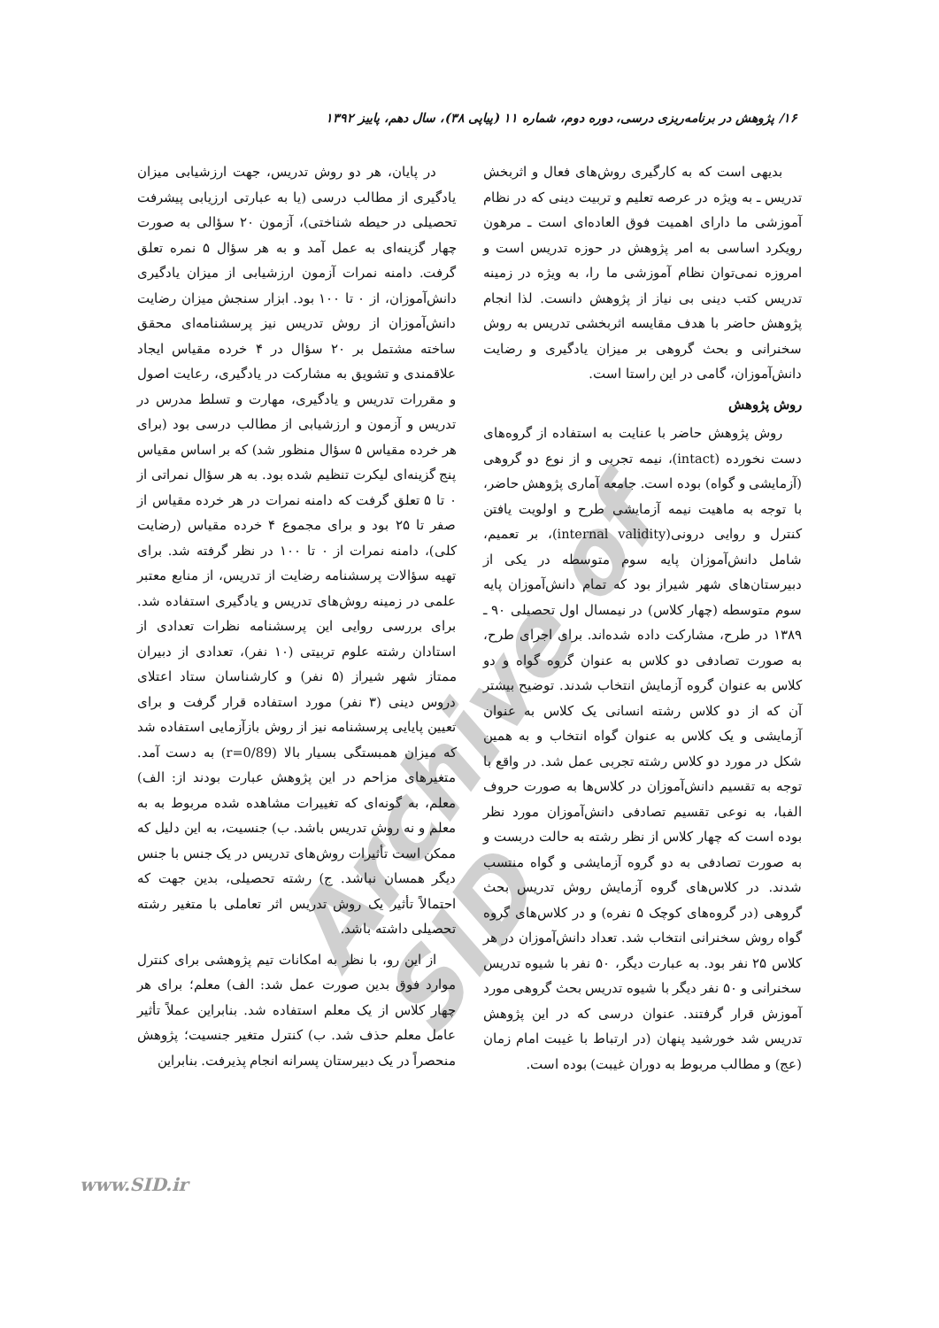۱۶/ پژوهش در برنامه‌ریزی درسی، دوره دوم، شماره ۱۱ (پیاپی ۳۸)، سال دهم، پاییز ۱۳۹۲
Archive of SID
بدیهی است که به کارگیری روش‌های فعال و اثربخش تدریس ـ به ویژه در عرصه تعلیم و تربیت دینی که در نظام آموزشی ما دارای اهمیت فوق العاده‌ای است ـ مرهون رویکرد اساسی به امر پژوهش در حوزه تدریس است و امروزه نمی‌توان نظام آموزشی ما را، به ویژه در زمینه تدریس کتب دینی بی نیاز از پژوهش دانست. لذا انجام پژوهش حاضر با هدف مقایسه اثربخشی تدریس به روش سخنرانی و بحث گروهی بر میزان یادگیری و رضایت دانش‌آموزان، گامی در این راستا است.
روش پژوهش
روش پژوهش حاضر با عنایت به استفاده از گروه‌های دست نخورده (intact)، نیمه تجربی و از نوع دو گروهی (آزمایشی و گواه) بوده است. جامعه آماری پژوهش حاضر، با توجه به ماهیت نیمه آزمایشی طرح و اولویت یافتن کنترل و روایی درونی(internal validity)، بر تعمیم، شامل دانش‌آموزان پایه سوم متوسطه در یکی از دبیرستان‌های شهر شیراز بود که تمام دانش‌آموزان پایه سوم متوسطه (چهار کلاس) در نیمسال اول تحصیلی ۹۰ ـ ۱۳۸۹ در طرح، مشارکت داده شده‌اند. برای اجرای طرح، به صورت تصادفی دو کلاس به عنوان گروه گواه و دو کلاس به عنوان گروه آزمایش انتخاب شدند. توضیح بیشتر آن که از دو کلاس رشته انسانی یک کلاس به عنوان آزمایشی و یک کلاس به عنوان گواه انتخاب و به همین شکل در مورد دو کلاس رشته تجربی عمل شد. در واقع با توجه به تقسیم دانش‌آموزان در کلاس‌ها به صورت حروف الفبا، به نوعی تقسیم تصادفی دانش‌آموزان مورد نظر بوده است که چهار کلاس از نظر رشته به حالت دربست و به صورت تصادفی به دو گروه آزمایشی و گواه منتسب شدند. در کلاس‌های گروه آزمایش روش تدریس بحث گروهی (در گروه‌های کوچک ۵ نفره) و در کلاس‌های گروه گواه روش سخنرانی انتخاب شد. تعداد دانش‌آموزان در هر کلاس ۲۵ نفر بود. به عبارت دیگر، ۵۰ نفر با شیوه تدریس سخنرانی و ۵۰ نفر دیگر با شیوه تدریس بحث گروهی مورد آموزش قرار گرفتند. عنوان درسی که در این پژوهش تدریس شد خورشید پنهان (در ارتباط با غیبت امام زمان (عج) و مطالب مربوط به دوران غیبت) بوده است.
در پایان، هر دو روش تدریس، جهت ارزشیابی میزان یادگیری از مطالب درسی (یا به عبارتی ارزیابی پیشرفت تحصیلی در حیطه شناختی)، آزمون ۲۰ سؤالی به صورت چهار گزینه‌ای به عمل آمد و به هر سؤال ۵ نمره تعلق گرفت. دامنه نمرات آزمون ارزشیابی از میزان یادگیری دانش‌آموزان، از ۰ تا ۱۰۰ بود. ابزار سنجش میزان رضایت دانش‌آموزان از روش تدریس نیز پرسشنامه‌ای محقق ساخته مشتمل بر ۲۰ سؤال در ۴ خرده مقیاس ایجاد علاقمندی و تشویق به مشارکت در یادگیری، رعایت اصول و مقررات تدریس و یادگیری، مهارت و تسلط مدرس در تدریس و آزمون و ارزشیابی از مطالب درسی بود (برای هر خرده مقیاس ۵ سؤال منظور شد) که بر اساس مقیاس پنج گزینه‌ای لیکرت تنظیم شده بود. به هر سؤال نمراتی از ۰ تا ۵ تعلق گرفت که دامنه نمرات در هر خرده مقیاس از صفر تا ۲۵ بود و برای مجموع ۴ خرده مقیاس (رضایت کلی)، دامنه نمرات از ۰ تا ۱۰۰ در نظر گرفته شد. برای تهیه سؤالات پرسشنامه رضایت از تدریس، از منابع معتبر علمی در زمینه روش‌های تدریس و یادگیری استفاده شد. برای بررسی روایی این پرسشنامه نظرات تعدادی از استادان رشته علوم تربیتی (۱۰ نفر)، تعدادی از دبیران ممتاز شهر شیراز (۵ نفر) و کارشناسان ستاد اعتلای دروس دینی (۳ نفر) مورد استفاده قرار گرفت و برای تعیین پایایی پرسشنامه نیز از روش بازآزمایی استفاده شد که میزان همبستگی بسیار بالا (r=0/89) به دست آمد. متغیرهای مزاحم در این پژوهش عبارت بودند از: الف) معلم، به گونه‌ای که تغییرات مشاهده شده مربوط به به معلم و نه روش تدریس باشد. ب) جنسیت، به این دلیل که ممکن است تأثیرات روش‌های تدریس در یک جنس با جنس دیگر همسان نباشد. ج) رشته تحصیلی، بدین جهت که احتمالاً تأثیر یک روش تدریس اثر تعاملی با متغیر رشته تحصیلی داشته باشد.
از این رو، با نظر به امکانات تیم پژوهشی برای کنترل موارد فوق بدین صورت عمل شد: الف) معلم؛ برای هر چهار کلاس از یک معلم استفاده شد. بنابراین عملاً تأثیر عامل معلم حذف شد. ب) کنترل متغیر جنسیت؛ پژوهش منحصراً در یک دبیرستان پسرانه انجام پذیرفت. بنابراین
www.SID.ir